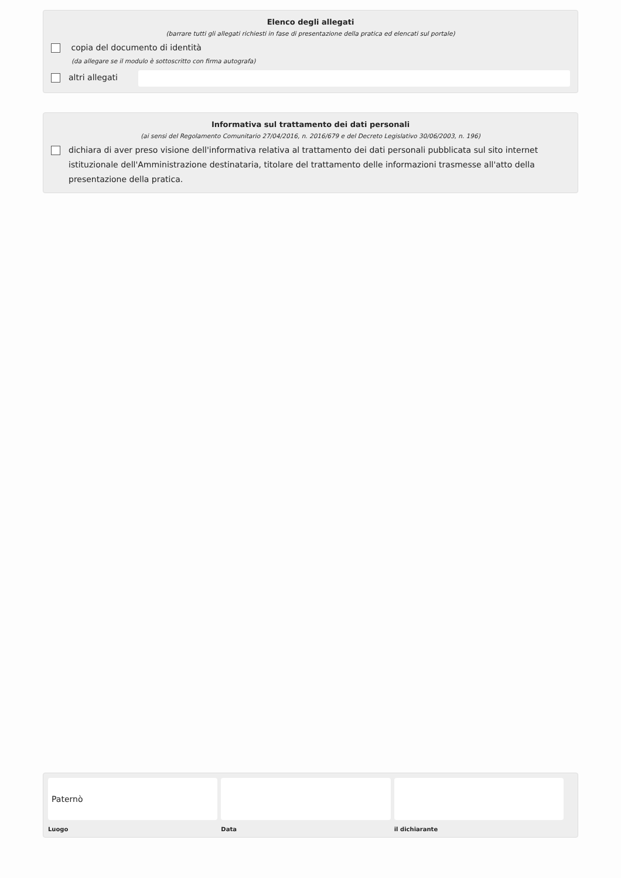Elenco degli allegati
(barrare tutti gli allegati richiesti in fase di presentazione della pratica ed elencati sul portale)
copia del documento di identità
(da allegare se il modulo è sottoscritto con firma autografa)
altri allegati
Informativa sul trattamento dei dati personali
(ai sensi del Regolamento Comunitario 27/04/2016, n. 2016/679 e del Decreto Legislativo 30/06/2003, n. 196)
dichiara di aver preso visione dell'informativa relativa al trattamento dei dati personali pubblicata sul sito internet istituzionale dell'Amministrazione destinataria, titolare del trattamento delle informazioni trasmesse all'atto della presentazione della pratica.
Paternò
Luogo
Data il dichiarante